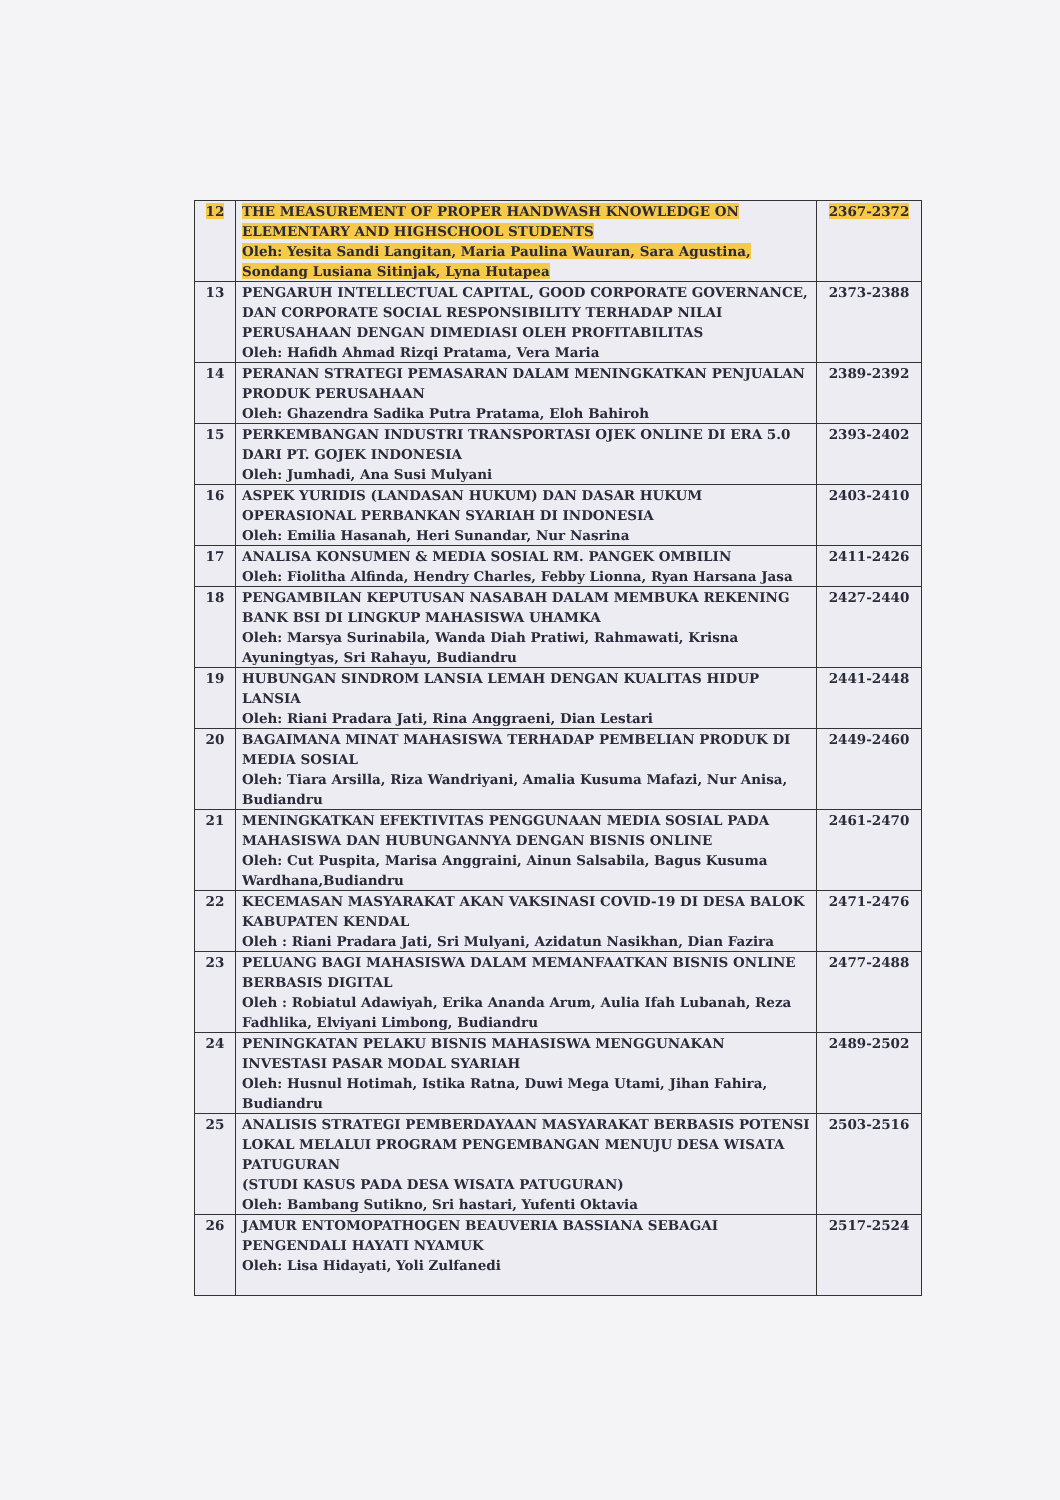| 12 | THE MEASUREMENT OF PROPER HANDWASH KNOWLEDGE ON ELEMENTARY AND HIGHSCHOOL STUDENTS Oleh: Yesita Sandi Langitan, Maria Paulina Wauran, Sara Agustina, Sondang Lusiana Sitinjak, Lyna Hutapea | 2367-2372 |
| 13 | PENGARUH INTELLECTUAL CAPITAL, GOOD CORPORATE GOVERNANCE, DAN CORPORATE SOCIAL RESPONSIBILITY TERHADAP NILAI PERUSAHAAN DENGAN DIMEDIASI OLEH PROFITABILITAS Oleh: Hafidh Ahmad Rizqi Pratama, Vera Maria | 2373-2388 |
| 14 | PERANAN STRATEGI PEMASARAN DALAM MENINGKATKAN PENJUALAN PRODUK PERUSAHAAN Oleh: Ghazendra Sadika Putra Pratama, Eloh Bahiroh | 2389-2392 |
| 15 | PERKEMBANGAN INDUSTRI TRANSPORTASI OJEK ONLINE DI ERA 5.0 DARI PT. GOJEK INDONESIA Oleh: Jumhadi, Ana Susi Mulyani | 2393-2402 |
| 16 | ASPEK YURIDIS (LANDASAN HUKUM) DAN DASAR HUKUM OPERASIONAL PERBANKAN SYARIAH DI INDONESIA Oleh: Emilia Hasanah, Heri Sunandar, Nur Nasrina | 2403-2410 |
| 17 | ANALISA KONSUMEN & MEDIA SOSIAL RM. PANGEK OMBILIN Oleh: Fiolitha Alfinda, Hendry Charles, Febby Lionna, Ryan Harsana Jasa | 2411-2426 |
| 18 | PENGAMBILAN KEPUTUSAN NASABAH DALAM MEMBUKA REKENING BANK BSI DI LINGKUP MAHASISWA UHAMKA Oleh: Marsya Surinabila, Wanda Diah Pratiwi, Rahmawati, Krisna Ayuningtyas, Sri Rahayu, Budiandru | 2427-2440 |
| 19 | HUBUNGAN SINDROM LANSIA LEMAH DENGAN KUALITAS HIDUP LANSIA Oleh: Riani Pradara Jati, Rina Anggraeni, Dian Lestari | 2441-2448 |
| 20 | BAGAIMANA MINAT MAHASISWA TERHADAP PEMBELIAN PRODUK DI MEDIA SOSIAL Oleh: Tiara Arsilla, Riza Wandriyani, Amalia Kusuma Mafazi, Nur Anisa, Budiandru | 2449-2460 |
| 21 | MENINGKATKAN EFEKTIVITAS PENGGUNAAN MEDIA SOSIAL PADA MAHASISWA DAN HUBUNGANNYA DENGAN BISNIS ONLINE Oleh: Cut Puspita, Marisa Anggraini, Ainun Salsabila, Bagus Kusuma Wardhana,Budiandru | 2461-2470 |
| 22 | KECEMASAN MASYARAKAT AKAN VAKSINASI COVID-19 DI DESA BALOK KABUPATEN KENDAL Oleh : Riani Pradara Jati, Sri Mulyani, Azidatun Nasikhan, Dian Fazira | 2471-2476 |
| 23 | PELUANG BAGI MAHASISWA DALAM MEMANFAATKAN BISNIS ONLINE BERBASIS DIGITAL Oleh : Robiatul Adawiyah, Erika Ananda Arum, Aulia Ifah Lubanah, Reza Fadhlika, Elviyani Limbong, Budiandru | 2477-2488 |
| 24 | PENINGKATAN PELAKU BISNIS MAHASISWA MENGGUNAKAN INVESTASI PASAR MODAL SYARIAH Oleh: Husnul Hotimah, Istika Ratna, Duwi Mega Utami, Jihan Fahira, Budiandru | 2489-2502 |
| 25 | ANALISIS STRATEGI PEMBERDAYAAN MASYARAKAT BERBASIS POTENSI LOKAL MELALUI PROGRAM PENGEMBANGAN MENUJU DESA WISATA PATUGURAN (STUDI KASUS PADA DESA WISATA PATUGURAN) Oleh: Bambang Sutikno, Sri hastari, Yufenti Oktavia | 2503-2516 |
| 26 | JAMUR ENTOMOPATHOGEN BEAUVERIA BASSIANA SEBAGAI PENGENDALI HAYATI NYAMUK Oleh: Lisa Hidayati, Yoli Zulfanedi | 2517-2524 |